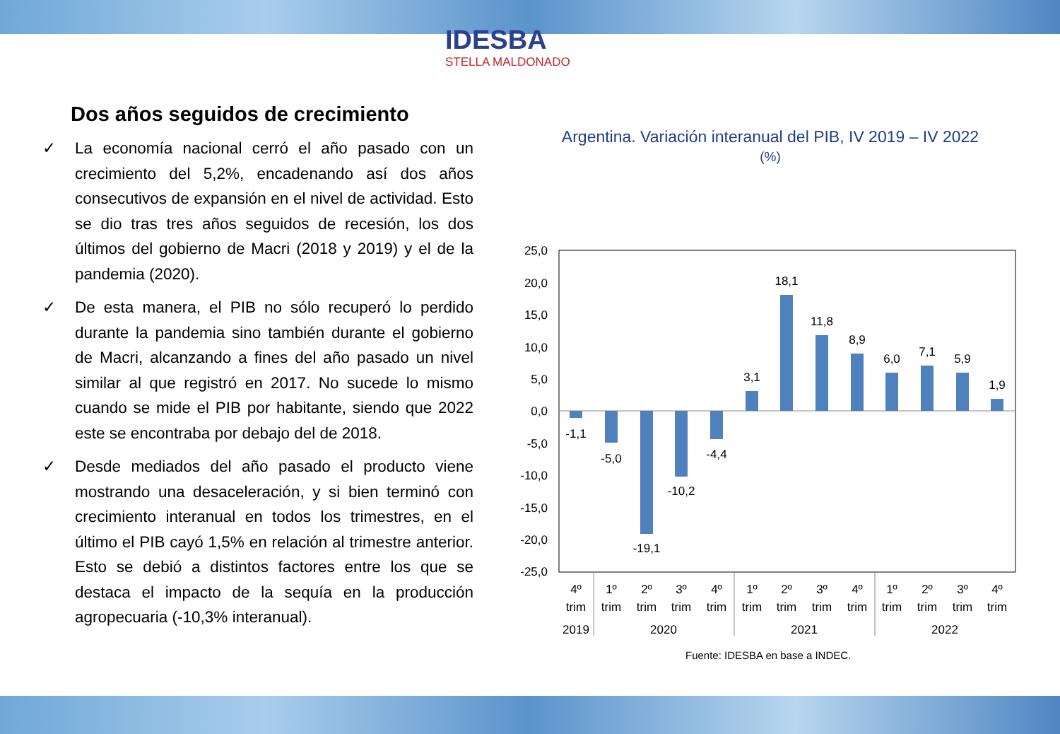IDESBA
STELLA MALDONADO
Dos años seguidos de crecimiento
✓ La economía nacional cerró el año pasado con un crecimiento del 5,2%, encadenando así dos años consecutivos de expansión en el nivel de actividad. Esto se dio tras tres años seguidos de recesión, los dos últimos del gobierno de Macri (2018 y 2019) y el de la pandemia (2020).
✓ De esta manera, el PIB no sólo recuperó lo perdido durante la pandemia sino también durante el gobierno de Macri, alcanzando a fines del año pasado un nivel similar al que registró en 2017. No sucede lo mismo cuando se mide el PIB por habitante, siendo que 2022 este se encontraba por debajo del de 2018.
✓ Desde mediados del año pasado el producto viene mostrando una desaceleración, y si bien terminó con crecimiento interanual en todos los trimestres, en el último el PIB cayó 1,5% en relación al trimestre anterior. Esto se debió a distintos factores entre los que se destaca el impacto de la sequía en la producción agropecuaria (-10,3% interanual).
Argentina. Variación interanual del PIB, IV 2019 – IV 2022
(%)
25,0
20,0
15,0
10,0
5,0
0,0
-5,0
-10,0
-15,0
-20,0
-25,0
-1,1
-5,0
-19,1
-10,2
-4,4
3,1
18,1
11,8
8,9
6,0
7,1
5,9
1,9
4º
trim
1º
trim
2º
trim
3º
trim
4º
trim
1º
trim
2º
trim
3º
trim
4º
trim
1º
trim
2º
trim
3º
trim
4º
trim
2019
2020
2021
2022
Fuente: IDESBA en base a INDEC.